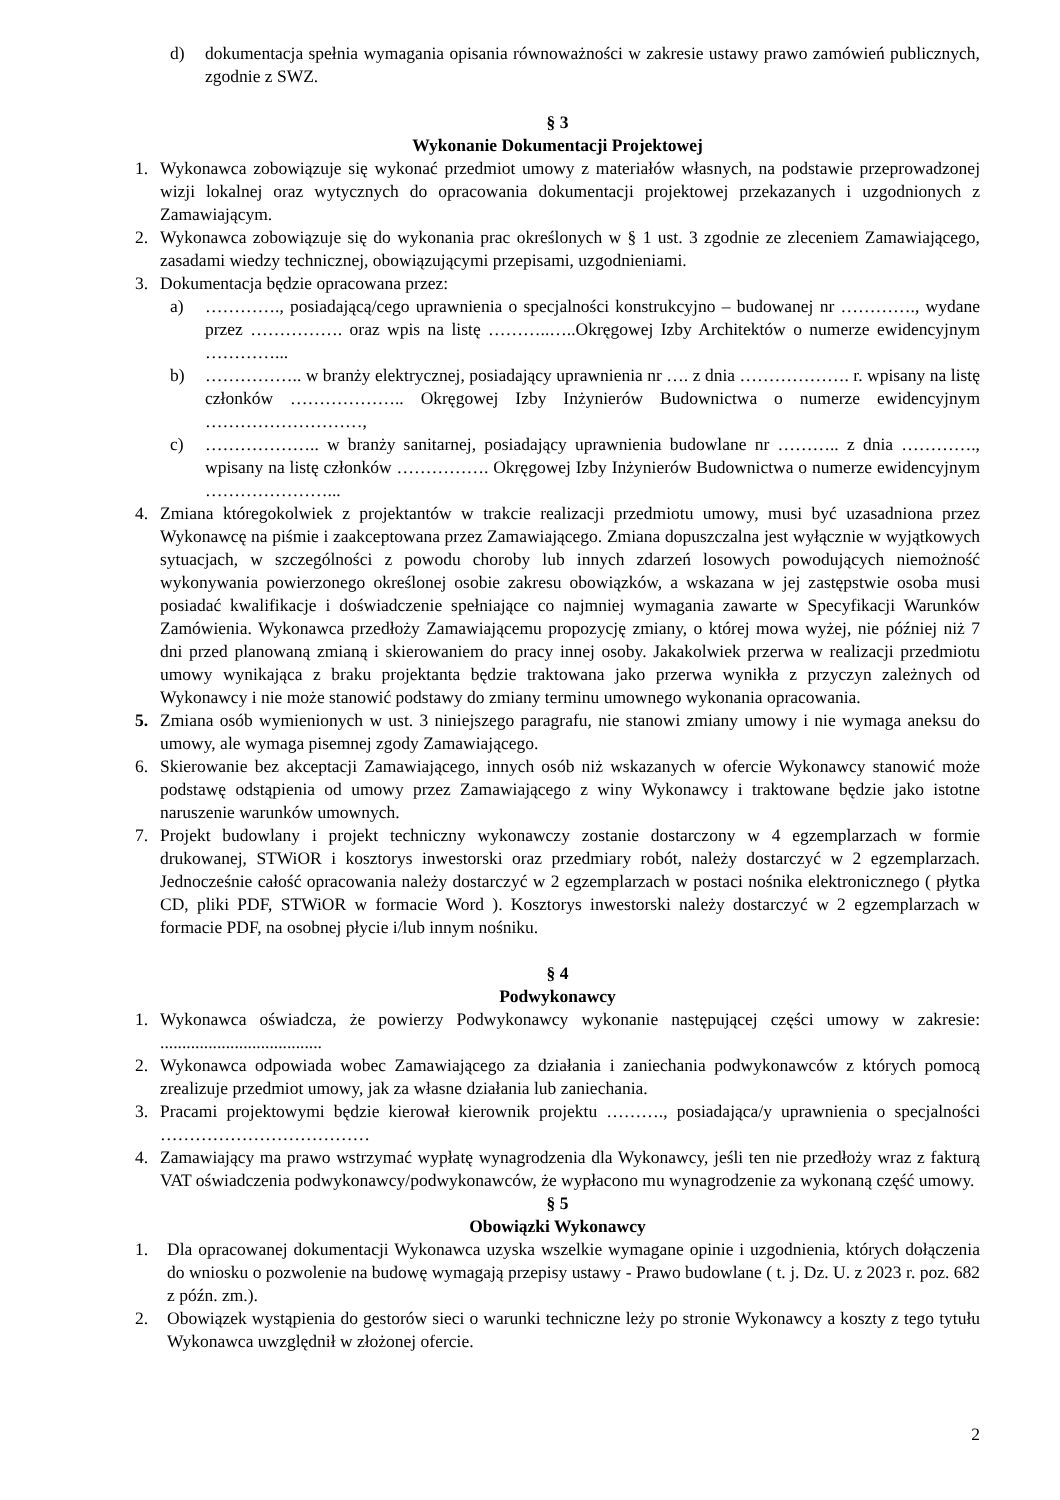d) dokumentacja spełnia wymagania opisania równoważności w zakresie ustawy prawo zamówień publicznych, zgodnie z SWZ.
§ 3
Wykonanie Dokumentacji Projektowej
1. Wykonawca zobowiązuje się wykonać przedmiot umowy z materiałów własnych, na podstawie przeprowadzonej wizji lokalnej oraz wytycznych do opracowania dokumentacji projektowej przekazanych i uzgodnionych z Zamawiającym.
2. Wykonawca zobowiązuje się do wykonania prac określonych w § 1 ust. 3 zgodnie ze zleceniem Zamawiającego, zasadami wiedzy technicznej, obowiązującymi przepisami, uzgodnieniami.
3. Dokumentacja będzie opracowana przez:
a) …………., posiadającą/cego uprawnienia o specjalności konstrukcyjno – budowanej nr …………., wydane przez ……………. oraz wpis na listę ………..…..Okręgowej Izby Architektów o numerze ewidencyjnym …………...
b) …………….. w branży elektrycznej, posiadający uprawnienia nr …. z dnia ………………. r. wpisany na listę członków ……………….. Okręgowej Izby Inżynierów Budownictwa o numerze ewidencyjnym ………………………,
c) ……………….. w branży sanitarnej, posiadający uprawnienia budowlane nr ……….. z dnia …………., wpisany na listę członków ……………. Okręgowej Izby Inżynierów Budownictwa o numerze ewidencyjnym …………………...
4. Zmiana któregokolwiek z projektantów w trakcie realizacji przedmiotu umowy, musi być uzasadniona przez Wykonawcę na piśmie i zaakceptowana przez Zamawiającego. Zmiana dopuszczalna jest wyłącznie w wyjątkowych sytuacjach, w szczególności z powodu choroby lub innych zdarzeń losowych powodujących niemożność wykonywania powierzonego określonej osobie zakresu obowiązków, a wskazana w jej zastępstwie osoba musi posiadać kwalifikacje i doświadczenie spełniające co najmniej wymagania zawarte w Specyfikacji Warunków Zamówienia. Wykonawca przedłoży Zamawiającemu propozycję zmiany, o której mowa wyżej, nie później niż 7 dni przed planowaną zmianą i skierowaniem do pracy innej osoby. Jakakolwiek przerwa w realizacji przedmiotu umowy wynikająca z braku projektanta będzie traktowana jako przerwa wynikła z przyczyn zależnych od Wykonawcy i nie może stanowić podstawy do zmiany terminu umownego wykonania opracowania.
5. Zmiana osób wymienionych w ust. 3 niniejszego paragrafu, nie stanowi zmiany umowy i nie wymaga aneksu do umowy, ale wymaga pisemnej zgody Zamawiającego.
6. Skierowanie bez akceptacji Zamawiającego, innych osób niż wskazanych w ofercie Wykonawcy stanowić może podstawę odstąpienia od umowy przez Zamawiającego z winy Wykonawcy i traktowane będzie jako istotne naruszenie warunków umownych.
7. Projekt budowlany i projekt techniczny wykonawczy zostanie dostarczony w 4 egzemplarzach w formie drukowanej, STWiOR i kosztorys inwestorski oraz przedmiary robót, należy dostarczyć w 2 egzemplarzach. Jednocześnie całość opracowania należy dostarczyć w 2 egzemplarzach w postaci nośnika elektronicznego ( płytka CD, pliki PDF, STWiOR w formacie Word ). Kosztorys inwestorski należy dostarczyć w 2 egzemplarzach w formacie PDF, na osobnej płycie i/lub innym nośniku.
§ 4
Podwykonawcy
1. Wykonawca oświadcza, że powierzy Podwykonawcy wykonanie następującej części umowy w zakresie: .....................................
2. Wykonawca odpowiada wobec Zamawiającego za działania i zaniechania podwykonawców z których pomocą zrealizuje przedmiot umowy, jak za własne działania lub zaniechania.
3. Pracami projektowymi będzie kierował kierownik projektu ………., posiadająca/y uprawnienia o specjalności ………………………………
4. Zamawiający ma prawo wstrzymać wypłatę wynagrodzenia dla Wykonawcy, jeśli ten nie przedłoży wraz z fakturą VAT oświadczenia podwykonawcy/podwykonawców, że wypłacono mu wynagrodzenie za wykonaną część umowy.
§ 5
Obowiązki Wykonawcy
1. Dla opracowanej dokumentacji Wykonawca uzyska wszelkie wymagane opinie i uzgodnienia, których dołączenia do wniosku o pozwolenie na budowę wymagają przepisy ustawy - Prawo budowlane ( t. j. Dz. U. z 2023 r. poz. 682 z późn. zm.).
2. Obowiązek wystąpienia do gestorów sieci o warunki techniczne leży po stronie Wykonawcy a koszty z tego tytułu Wykonawca uwzględnił w złożonej ofercie.
2